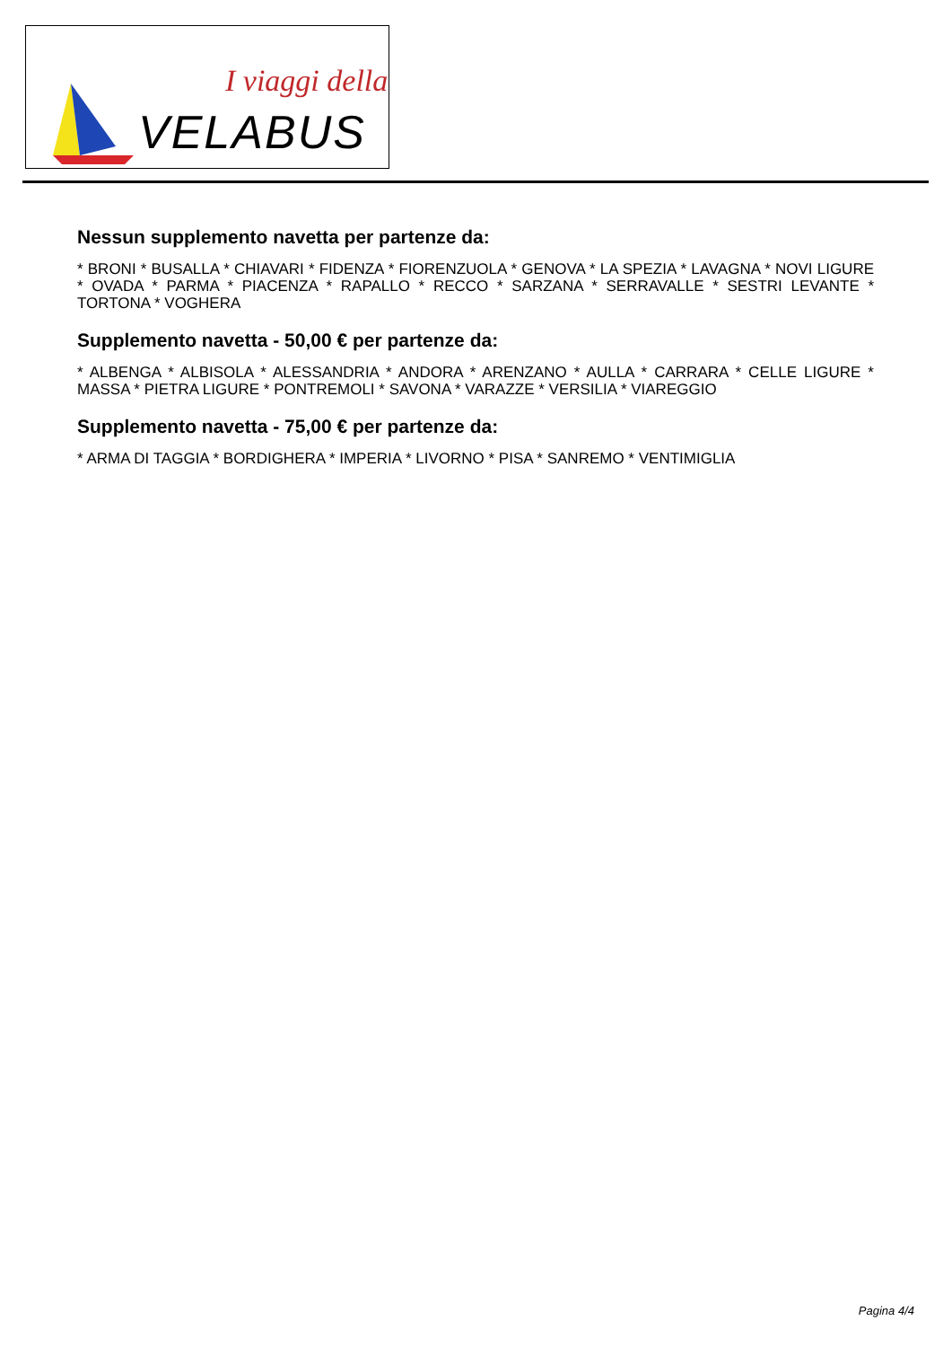I viaggi della
VELABUS
Nessun supplemento navetta per partenze da:
* BRONI * BUSALLA * CHIAVARI * FIDENZA * FIORENZUOLA * GENOVA * LA SPEZIA * LAVAGNA * NOVI LIGURE * OVADA * PARMA * PIACENZA * RAPALLO * RECCO * SARZANA * SERRAVALLE * SESTRI LEVANTE * TORTONA * VOGHERA
Supplemento navetta - 50,00 € per partenze da:
* ALBENGA * ALBISOLA * ALESSANDRIA * ANDORA * ARENZANO * AULLA * CARRARA * CELLE LIGURE * MASSA * PIETRA LIGURE * PONTREMOLI * SAVONA * VARAZZE * VERSILIA * VIAREGGIO
Supplemento navetta - 75,00 € per partenze da:
* ARMA DI TAGGIA * BORDIGHERA * IMPERIA * LIVORNO * PISA * SANREMO * VENTIMIGLIA
Pagina 4/4